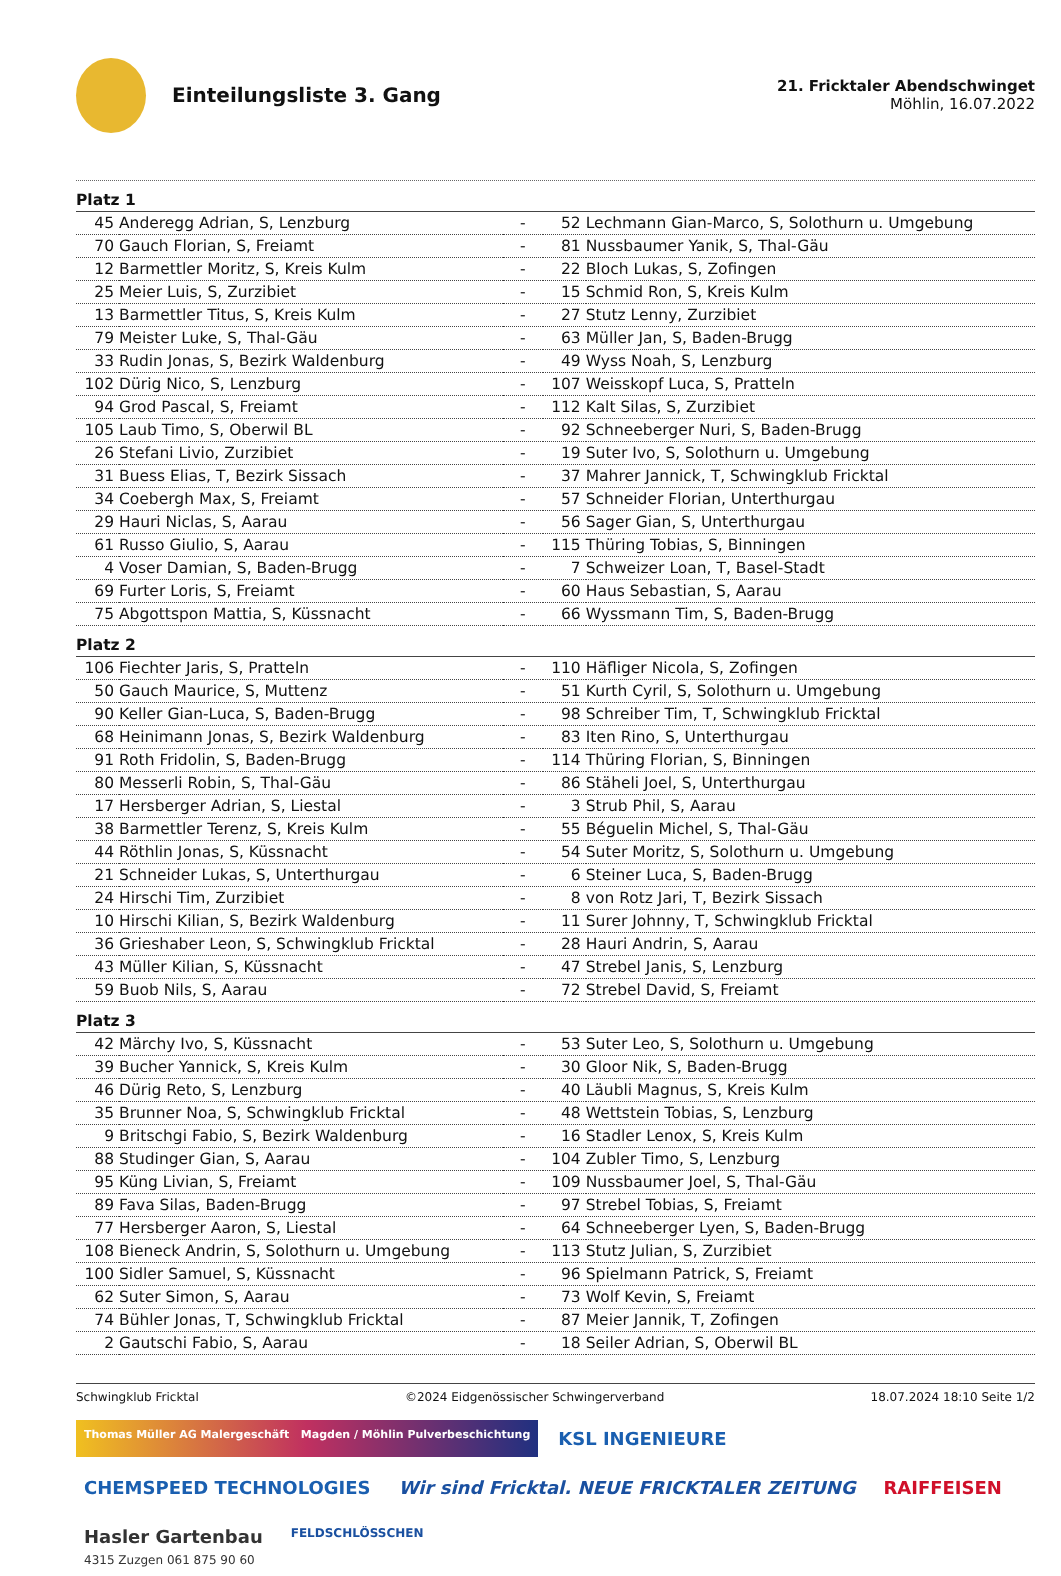Einteilungsliste 3. Gang
21. Fricktaler Abendschwinget
Möhlin, 16.07.2022
| Platz 1 | | | | |
| 45 | Anderegg Adrian, S, Lenzburg | - | 52 | Lechmann Gian-Marco, S, Solothurn u. Umgebung |
| 70 | Gauch Florian, S, Freiamt | - | 81 | Nussbaumer Yanik, S, Thal-Gäu |
| 12 | Barmettler Moritz, S, Kreis Kulm | - | 22 | Bloch Lukas, S, Zofingen |
| 25 | Meier Luis, S, Zurzibiet | - | 15 | Schmid Ron, S, Kreis Kulm |
| 13 | Barmettler Titus, S, Kreis Kulm | - | 27 | Stutz Lenny, Zurzibiet |
| 79 | Meister Luke, S, Thal-Gäu | - | 63 | Müller Jan, S, Baden-Brugg |
| 33 | Rudin Jonas, S, Bezirk Waldenburg | - | 49 | Wyss Noah, S, Lenzburg |
| 102 | Dürig Nico, S, Lenzburg | - | 107 | Weisskopf Luca, S, Pratteln |
| 94 | Grod Pascal, S, Freiamt | - | 112 | Kalt Silas, S, Zurzibiet |
| 105 | Laub Timo, S, Oberwil BL | - | 92 | Schneeberger Nuri, S, Baden-Brugg |
| 26 | Stefani Livio, Zurzibiet | - | 19 | Suter Ivo, S, Solothurn u. Umgebung |
| 31 | Buess Elias, T, Bezirk Sissach | - | 37 | Mahrer Jannick, T, Schwingklub Fricktal |
| 34 | Coebergh Max, S, Freiamt | - | 57 | Schneider Florian, Unterthurgau |
| 29 | Hauri Niclas, S, Aarau | - | 56 | Sager Gian, S, Unterthurgau |
| 61 | Russo Giulio, S, Aarau | - | 115 | Thüring Tobias, S, Binningen |
| 4 | Voser Damian, S, Baden-Brugg | - | 7 | Schweizer Loan, T, Basel-Stadt |
| 69 | Furter Loris, S, Freiamt | - | 60 | Haus Sebastian, S, Aarau |
| 75 | Abgottspon Mattia, S, Küssnacht | - | 66 | Wyssmann Tim, S, Baden-Brugg |
| Platz 2 | | | | |
| 106 | Fiechter Jaris, S, Pratteln | - | 110 | Häfliger Nicola, S, Zofingen |
| 50 | Gauch Maurice, S, Muttenz | - | 51 | Kurth Cyril, S, Solothurn u. Umgebung |
| 90 | Keller Gian-Luca, S, Baden-Brugg | - | 98 | Schreiber Tim, T, Schwingklub Fricktal |
| 68 | Heinimann Jonas, S, Bezirk Waldenburg | - | 83 | Iten Rino, S, Unterthurgau |
| 91 | Roth Fridolin, S, Baden-Brugg | - | 114 | Thüring Florian, S, Binningen |
| 80 | Messerli Robin, S, Thal-Gäu | - | 86 | Stäheli Joel, S, Unterthurgau |
| 17 | Hersberger Adrian, S, Liestal | - | 3 | Strub Phil, S, Aarau |
| 38 | Barmettler Terenz, S, Kreis Kulm | - | 55 | Béguelin Michel, S, Thal-Gäu |
| 44 | Röthlin Jonas, S, Küssnacht | - | 54 | Suter Moritz, S, Solothurn u. Umgebung |
| 21 | Schneider Lukas, S, Unterthurgau | - | 6 | Steiner Luca, S, Baden-Brugg |
| 24 | Hirschi Tim, Zurzibiet | - | 8 | von Rotz Jari, T, Bezirk Sissach |
| 10 | Hirschi Kilian, S, Bezirk Waldenburg | - | 11 | Surer Johnny, T, Schwingklub Fricktal |
| 36 | Grieshaber Leon, S, Schwingklub Fricktal | - | 28 | Hauri Andrin, S, Aarau |
| 43 | Müller Kilian, S, Küssnacht | - | 47 | Strebel Janis, S, Lenzburg |
| 59 | Buob Nils, S, Aarau | - | 72 | Strebel David, S, Freiamt |
| Platz 3 | | | | |
| 42 | Märchy Ivo, S, Küssnacht | - | 53 | Suter Leo, S, Solothurn u. Umgebung |
| 39 | Bucher Yannick, S, Kreis Kulm | - | 30 | Gloor Nik, S, Baden-Brugg |
| 46 | Dürig Reto, S, Lenzburg | - | 40 | Läubli Magnus, S, Kreis Kulm |
| 35 | Brunner Noa, S, Schwingklub Fricktal | - | 48 | Wettstein Tobias, S, Lenzburg |
| 9 | Britschgi Fabio, S, Bezirk Waldenburg | - | 16 | Stadler Lenox, S, Kreis Kulm |
| 88 | Studinger Gian, S, Aarau | - | 104 | Zubler Timo, S, Lenzburg |
| 95 | Küng Livian, S, Freiamt | - | 109 | Nussbaumer Joel, S, Thal-Gäu |
| 89 | Fava Silas, Baden-Brugg | - | 97 | Strebel Tobias, S, Freiamt |
| 77 | Hersberger Aaron, S, Liestal | - | 64 | Schneeberger Lyen, S, Baden-Brugg |
| 108 | Bieneck Andrin, S, Solothurn u. Umgebung | - | 113 | Stutz Julian, S, Zurzibiet |
| 100 | Sidler Samuel, S, Küssnacht | - | 96 | Spielmann Patrick, S, Freiamt |
| 62 | Suter Simon, S, Aarau | - | 73 | Wolf Kevin, S, Freiamt |
| 74 | Bühler Jonas, T, Schwingklub Fricktal | - | 87 | Meier Jannik, T, Zofingen |
| 2 | Gautschi Fabio, S, Aarau | - | 18 | Seiler Adrian, S, Oberwil BL |
Schwingklub Fricktal ©2024 Eidgenössischer Schwingerverband 18.07.2024 18:10 Seite 1/2
Thomas Müller AG Malergeschäft Magden / Möhlin Pulverbeschichtung
KSL INGENIEURE
CHEMSPEED TECHNOLOGIES
Wir sind Fricktal. NEUE FRICKTALER ZEITUNG
RAIFFEISEN
Hasler Gartenbau
4315 Zuzgen 061 875 90 60
FELDSCHLÖSSCHEN